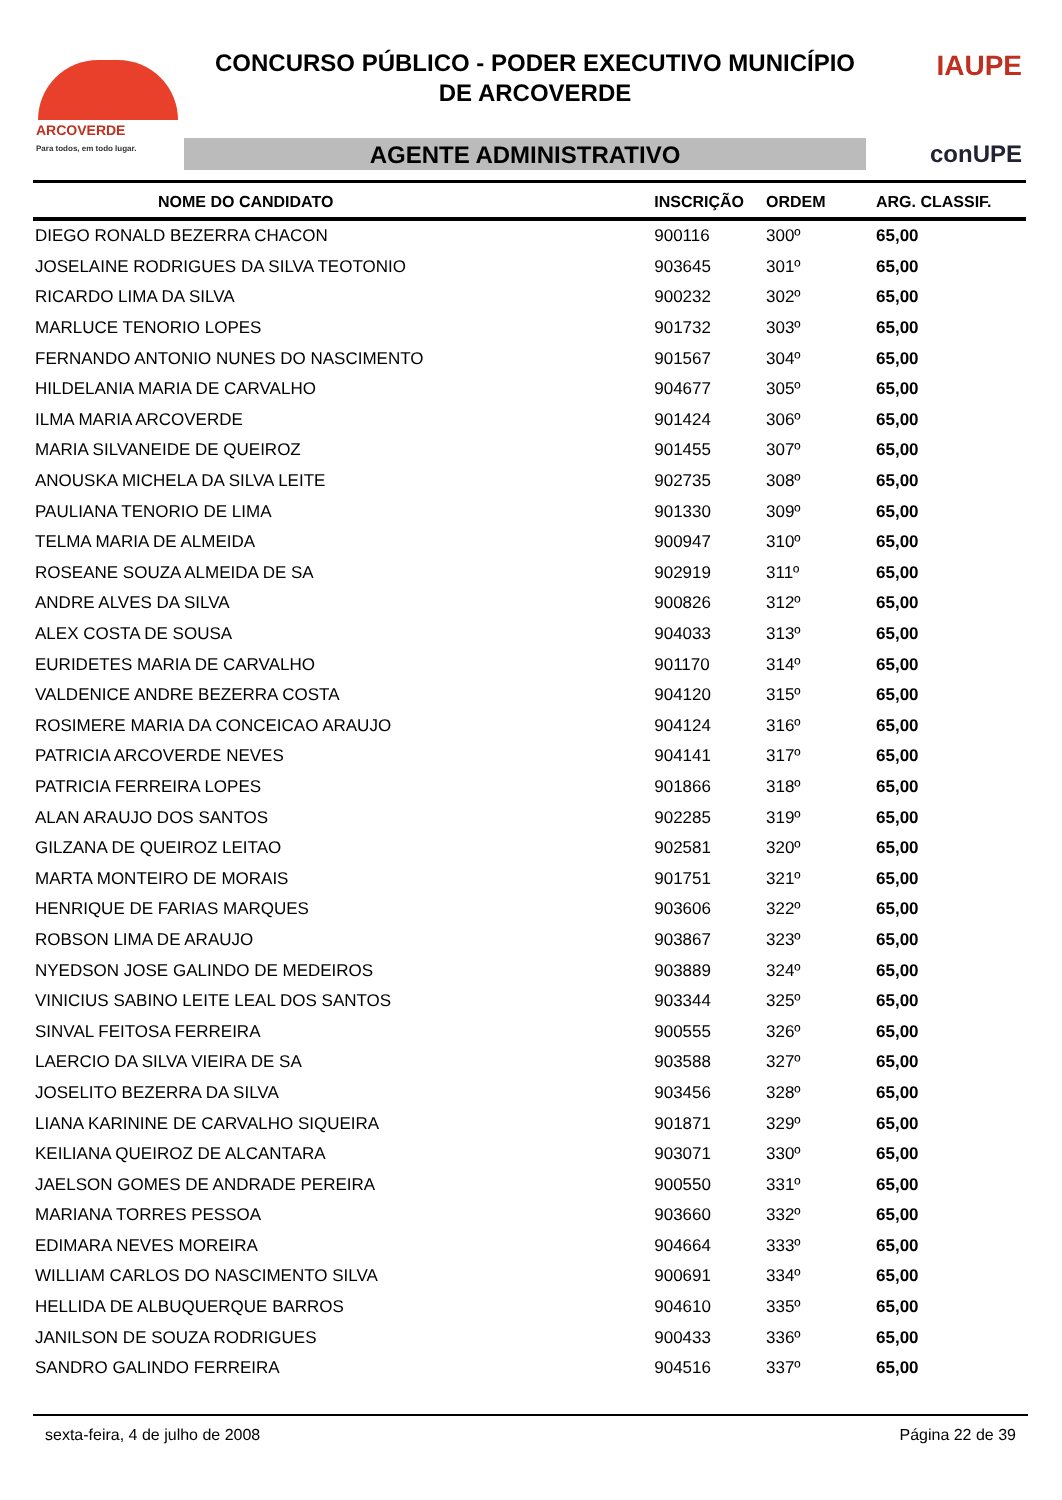ARCOVERDE
Para todos, em todo lugar.
CONCURSO PÚBLICO - PODER EXECUTIVO MUNICÍPIO
DE ARCOVERDE
IAUPE
AGENTE ADMINISTRATIVO conUPE
| NOME DO CANDIDATO | INSCRIÇÃO | ORDEM | ARG. CLASSIF. |
| --- | --- | --- | --- |
| DIEGO RONALD BEZERRA CHACON | 900116 | 300º | 65,00 |
| JOSELAINE RODRIGUES DA SILVA TEOTONIO | 903645 | 301º | 65,00 |
| RICARDO LIMA DA SILVA | 900232 | 302º | 65,00 |
| MARLUCE TENORIO LOPES | 901732 | 303º | 65,00 |
| FERNANDO ANTONIO NUNES DO NASCIMENTO | 901567 | 304º | 65,00 |
| HILDELANIA MARIA DE CARVALHO | 904677 | 305º | 65,00 |
| ILMA MARIA ARCOVERDE | 901424 | 306º | 65,00 |
| MARIA SILVANEIDE DE QUEIROZ | 901455 | 307º | 65,00 |
| ANOUSKA MICHELA DA SILVA LEITE | 902735 | 308º | 65,00 |
| PAULIANA TENORIO DE LIMA | 901330 | 309º | 65,00 |
| TELMA MARIA DE ALMEIDA | 900947 | 310º | 65,00 |
| ROSEANE SOUZA ALMEIDA DE SA | 902919 | 311º | 65,00 |
| ANDRE ALVES DA SILVA | 900826 | 312º | 65,00 |
| ALEX COSTA DE SOUSA | 904033 | 313º | 65,00 |
| EURIDETES MARIA DE CARVALHO | 901170 | 314º | 65,00 |
| VALDENICE ANDRE BEZERRA COSTA | 904120 | 315º | 65,00 |
| ROSIMERE MARIA DA CONCEICAO ARAUJO | 904124 | 316º | 65,00 |
| PATRICIA ARCOVERDE NEVES | 904141 | 317º | 65,00 |
| PATRICIA FERREIRA LOPES | 901866 | 318º | 65,00 |
| ALAN ARAUJO DOS SANTOS | 902285 | 319º | 65,00 |
| GILZANA DE QUEIROZ LEITAO | 902581 | 320º | 65,00 |
| MARTA MONTEIRO DE MORAIS | 901751 | 321º | 65,00 |
| HENRIQUE DE FARIAS MARQUES | 903606 | 322º | 65,00 |
| ROBSON LIMA DE ARAUJO | 903867 | 323º | 65,00 |
| NYEDSON JOSE GALINDO DE MEDEIROS | 903889 | 324º | 65,00 |
| VINICIUS SABINO LEITE LEAL DOS SANTOS | 903344 | 325º | 65,00 |
| SINVAL FEITOSA FERREIRA | 900555 | 326º | 65,00 |
| LAERCIO DA SILVA VIEIRA DE SA | 903588 | 327º | 65,00 |
| JOSELITO BEZERRA DA SILVA | 903456 | 328º | 65,00 |
| LIANA KARININE DE CARVALHO SIQUEIRA | 901871 | 329º | 65,00 |
| KEILIANA QUEIROZ DE ALCANTARA | 903071 | 330º | 65,00 |
| JAELSON GOMES DE ANDRADE PEREIRA | 900550 | 331º | 65,00 |
| MARIANA TORRES PESSOA | 903660 | 332º | 65,00 |
| EDIMARA NEVES MOREIRA | 904664 | 333º | 65,00 |
| WILLIAM CARLOS DO NASCIMENTO SILVA | 900691 | 334º | 65,00 |
| HELLIDA DE ALBUQUERQUE BARROS | 904610 | 335º | 65,00 |
| JANILSON DE SOUZA RODRIGUES | 900433 | 336º | 65,00 |
| SANDRO GALINDO FERREIRA | 904516 | 337º | 65,00 |
sexta-feira, 4 de julho de 2008 Página 22 de 39